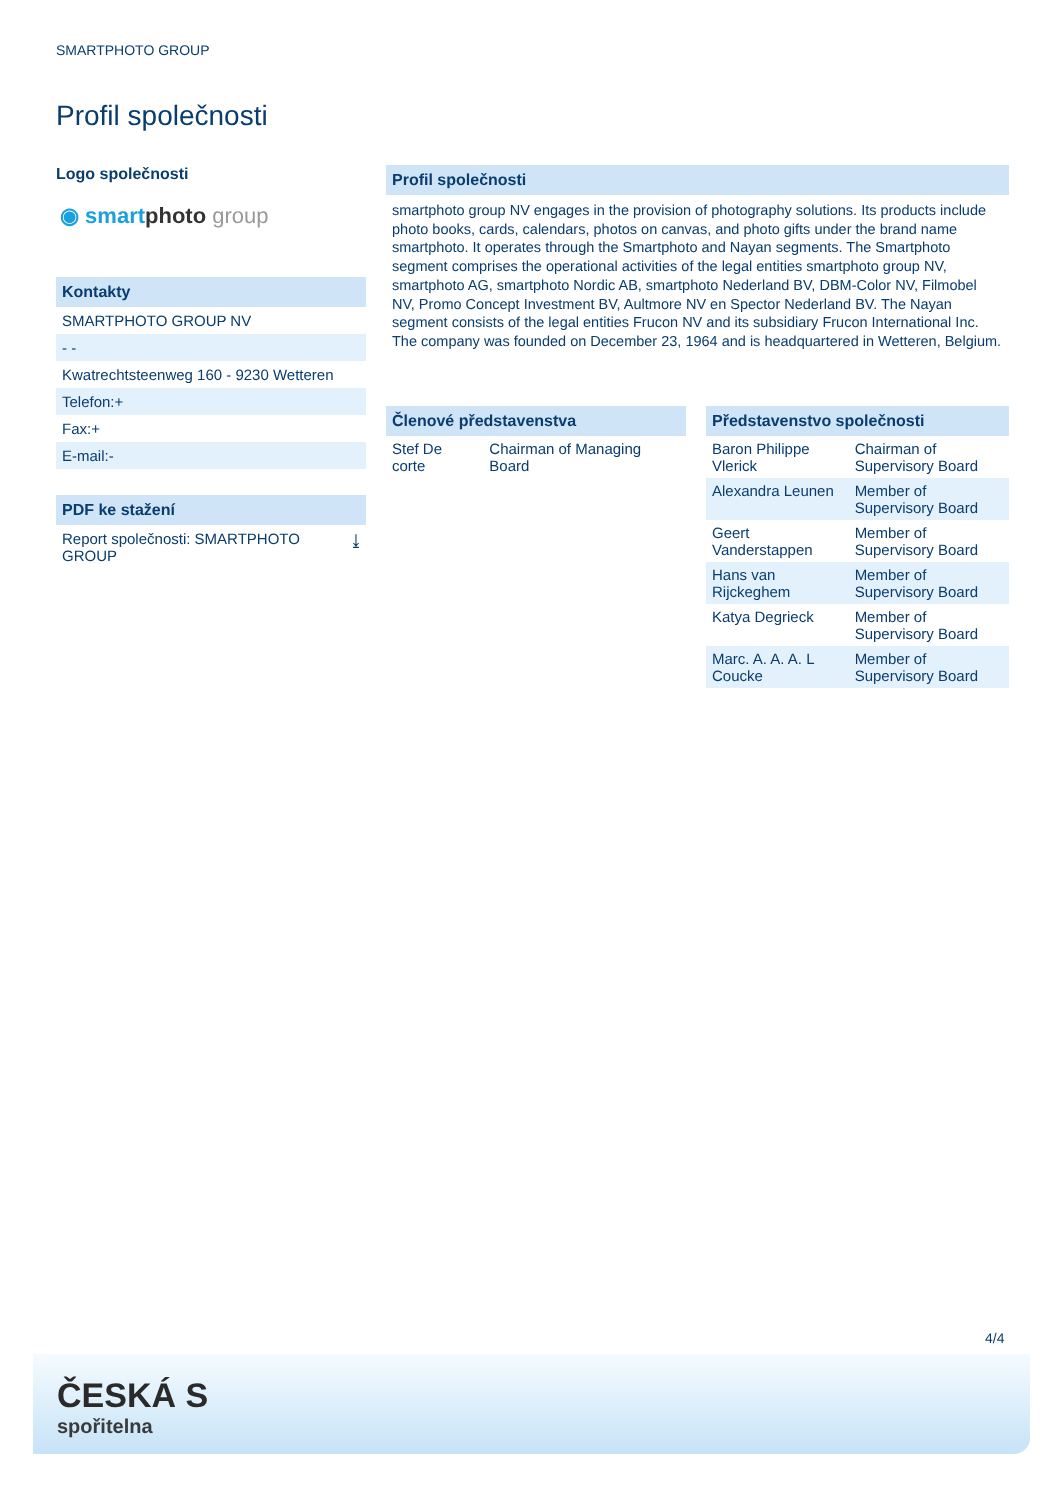SMARTPHOTO GROUP
Profil společnosti
Logo společnosti
◉ smartphoto group
Kontakty
SMARTPHOTO GROUP NV
- -
Kwatrechtsteenweg 160 - 9230 Wetteren
Telefon:+
Fax:+
E-mail:-
PDF ke stažení
Report společnosti: SMARTPHOTO GROUP ⤓
Profil společnosti
smartphoto group NV engages in the provision of photography solutions. Its products include photo books, cards, calendars, photos on canvas, and photo gifts under the brand name smartphoto. It operates through the Smartphoto and Nayan segments. The Smartphoto segment comprises the operational activities of the legal entities smartphoto group NV, smartphoto AG, smartphoto Nordic AB, smartphoto Nederland BV, DBM-Color NV, Filmobel NV, Promo Concept Investment BV, Aultmore NV en Spector Nederland BV. The Nayan segment consists of the legal entities Frucon NV and its subsidiary Frucon International Inc. The company was founded on December 23, 1964 and is headquartered in Wetteren, Belgium.
Členové představenstva
| Stef De corte | Chairman of Managing Board |
Představenstvo společnosti
| Baron Philippe Vlerick | Chairman of Supervisory Board |
| Alexandra Leunen | Member of Supervisory Board |
| Geert Vanderstappen | Member of Supervisory Board |
| Hans van Rijckeghem | Member of Supervisory Board |
| Katya Degrieck | Member of Supervisory Board |
| Marc. A. A. A. L Coucke | Member of Supervisory Board |
4/4
ČESKÁ S
spořitelna